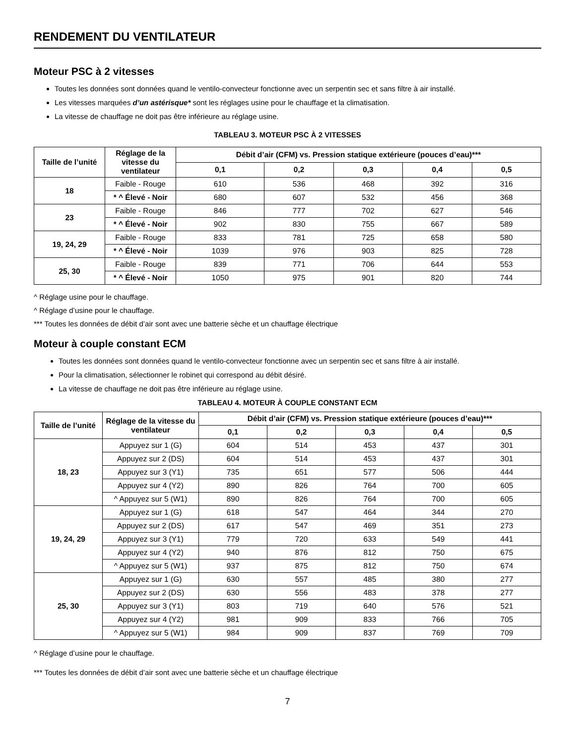RENDEMENT DU VENTILATEUR
Moteur PSC à 2 vitesses
Toutes les données sont données quand le ventilo-convecteur fonctionne avec un serpentin sec et sans filtre à air installé.
Les vitesses marquées d’un astérisque* sont les réglages usine pour le chauffage et la climatisation.
La vitesse de chauffage ne doit pas être inférieure au réglage usine.
TABLEAU 3. MOTEUR PSC À 2 VITESSES
| Taille de l’unité | Réglage de la vitesse du ventilateur | Débit d’air (CFM) vs. Pression statique extérieure (pouces d’eau)*** | | | | |
| --- | --- | --- | --- | --- | --- | --- |
| | | 0,1 | 0,2 | 0,3 | 0,4 | 0,5 |
| 18 | Faible - Rouge | 610 | 536 | 468 | 392 | 316 |
| | * ^ Élevé - Noir | 680 | 607 | 532 | 456 | 368 |
| 23 | Faible - Rouge | 846 | 777 | 702 | 627 | 546 |
| | * ^ Élevé - Noir | 902 | 830 | 755 | 667 | 589 |
| 19, 24, 29 | Faible - Rouge | 833 | 781 | 725 | 658 | 580 |
| | * ^ Élevé - Noir | 1039 | 976 | 903 | 825 | 728 |
| 25, 30 | Faible - Rouge | 839 | 771 | 706 | 644 | 553 |
| | * ^ Élevé - Noir | 1050 | 975 | 901 | 820 | 744 |
^ Réglage usine pour le chauffage.
^ Réglage d’usine pour le chauffage.
*** Toutes les données de débit d’air sont avec une batterie sèche et un chauffage électrique
Moteur à couple constant ECM
Toutes les données sont données quand le ventilo-convecteur fonctionne avec un serpentin sec et sans filtre à air installé.
Pour la climatisation, sélectionner le robinet qui correspond au débit désiré.
La vitesse de chauffage ne doit pas être inférieure au réglage usine.
TABLEAU 4. MOTEUR À COUPLE CONSTANT ECM
| Taille de l’unité | Réglage de la vitesse du ventilateur | Débit d’air (CFM) vs. Pression statique extérieure (pouces d’eau)*** | | | | |
| --- | --- | --- | --- | --- | --- | --- |
| | | 0,1 | 0,2 | 0,3 | 0,4 | 0,5 |
| 18, 23 | Appuyez sur 1 (G) | 604 | 514 | 453 | 437 | 301 |
| | Appuyez sur 2 (DS) | 604 | 514 | 453 | 437 | 301 |
| | Appuyez sur 3 (Y1) | 735 | 651 | 577 | 506 | 444 |
| | Appuyez sur 4 (Y2) | 890 | 826 | 764 | 700 | 605 |
| | ^ Appuyez sur 5 (W1) | 890 | 826 | 764 | 700 | 605 |
| 19, 24, 29 | Appuyez sur 1 (G) | 618 | 547 | 464 | 344 | 270 |
| | Appuyez sur 2 (DS) | 617 | 547 | 469 | 351 | 273 |
| | Appuyez sur 3 (Y1) | 779 | 720 | 633 | 549 | 441 |
| | Appuyez sur 4 (Y2) | 940 | 876 | 812 | 750 | 675 |
| | ^ Appuyez sur 5 (W1) | 937 | 875 | 812 | 750 | 674 |
| 25, 30 | Appuyez sur 1 (G) | 630 | 557 | 485 | 380 | 277 |
| | Appuyez sur 2 (DS) | 630 | 556 | 483 | 378 | 277 |
| | Appuyez sur 3 (Y1) | 803 | 719 | 640 | 576 | 521 |
| | Appuyez sur 4 (Y2) | 981 | 909 | 833 | 766 | 705 |
| | ^ Appuyez sur 5 (W1) | 984 | 909 | 837 | 769 | 709 |
^ Réglage d’usine pour le chauffage.
*** Toutes les données de débit d’air sont avec une batterie sèche et un chauffage électrique
7